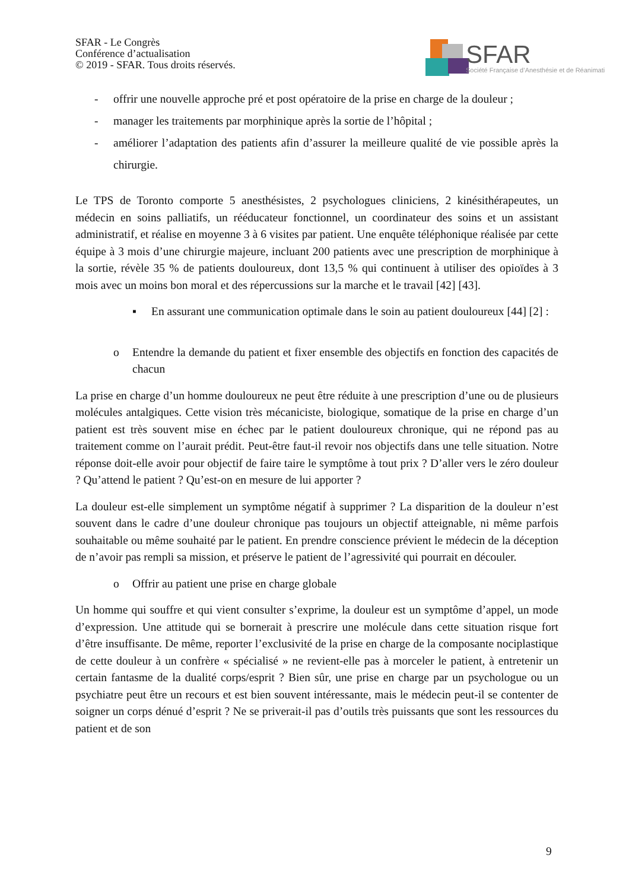SFAR - Le Congrès
Conférence d’actualisation
© 2019 - SFAR. Tous droits réservés.
SFAR
Société Française d’Anesthésie et de Réanimati
- offrir une nouvelle approche pré et post opératoire de la prise en charge de la douleur ;
- manager les traitements par morphinique après la sortie de l’hôpital ;
- améliorer l’adaptation des patients afin d’assurer la meilleure qualité de vie possible après la chirurgie.
Le TPS de Toronto comporte 5 anesthésistes, 2 psychologues cliniciens, 2 kinésithérapeutes, un médecin en soins palliatifs, un rééducateur fonctionnel, un coordinateur des soins et un assistant administratif, et réalise en moyenne 3 à 6 visites par patient. Une enquête téléphonique réalisée par cette équipe à 3 mois d’une chirurgie majeure, incluant 200 patients avec une prescription de morphinique à la sortie, révèle 35 % de patients douloureux, dont 13,5 % qui continuent à utiliser des opioïdes à 3 mois avec un moins bon moral et des répercussions sur la marche et le travail [42] [43].
▪ En assurant une communication optimale dans le soin au patient douloureux [44] [2] :
o Entendre la demande du patient et fixer ensemble des objectifs en fonction des capacités de chacun
La prise en charge d’un homme douloureux ne peut être réduite à une prescription d’une ou de plusieurs molécules antalgiques. Cette vision très mécaniciste, biologique, somatique de la prise en charge d’un patient est très souvent mise en échec par le patient douloureux chronique, qui ne répond pas au traitement comme on l’aurait prédit. Peut-être faut-il revoir nos objectifs dans une telle situation. Notre réponse doit-elle avoir pour objectif de faire taire le symptôme à tout prix ? D’aller vers le zéro douleur ? Qu’attend le patient ? Qu’est-on en mesure de lui apporter ?
La douleur est-elle simplement un symptôme négatif à supprimer ? La disparition de la douleur n’est souvent dans le cadre d’une douleur chronique pas toujours un objectif atteignable, ni même parfois souhaitable ou même souhaité par le patient. En prendre conscience prévient le médecin de la déception de n’avoir pas rempli sa mission, et préserve le patient de l’agressivité qui pourrait en découler.
o Offrir au patient une prise en charge globale
Un homme qui souffre et qui vient consulter s’exprime, la douleur est un symptôme d’appel, un mode d’expression. Une attitude qui se bornerait à prescrire une molécule dans cette situation risque fort d’être insuffisante. De même, reporter l’exclusivité de la prise en charge de la composante nociplastique de cette douleur à un confrère « spécialisé » ne revient-elle pas à morceler le patient, à entretenir un certain fantasme de la dualité corps/esprit ? Bien sûr, une prise en charge par un psychologue ou un psychiatre peut être un recours et est bien souvent intéressante, mais le médecin peut-il se contenter de soigner un corps dénué d’esprit ? Ne se priverait-il pas d’outils très puissants que sont les ressources du patient et de son
9